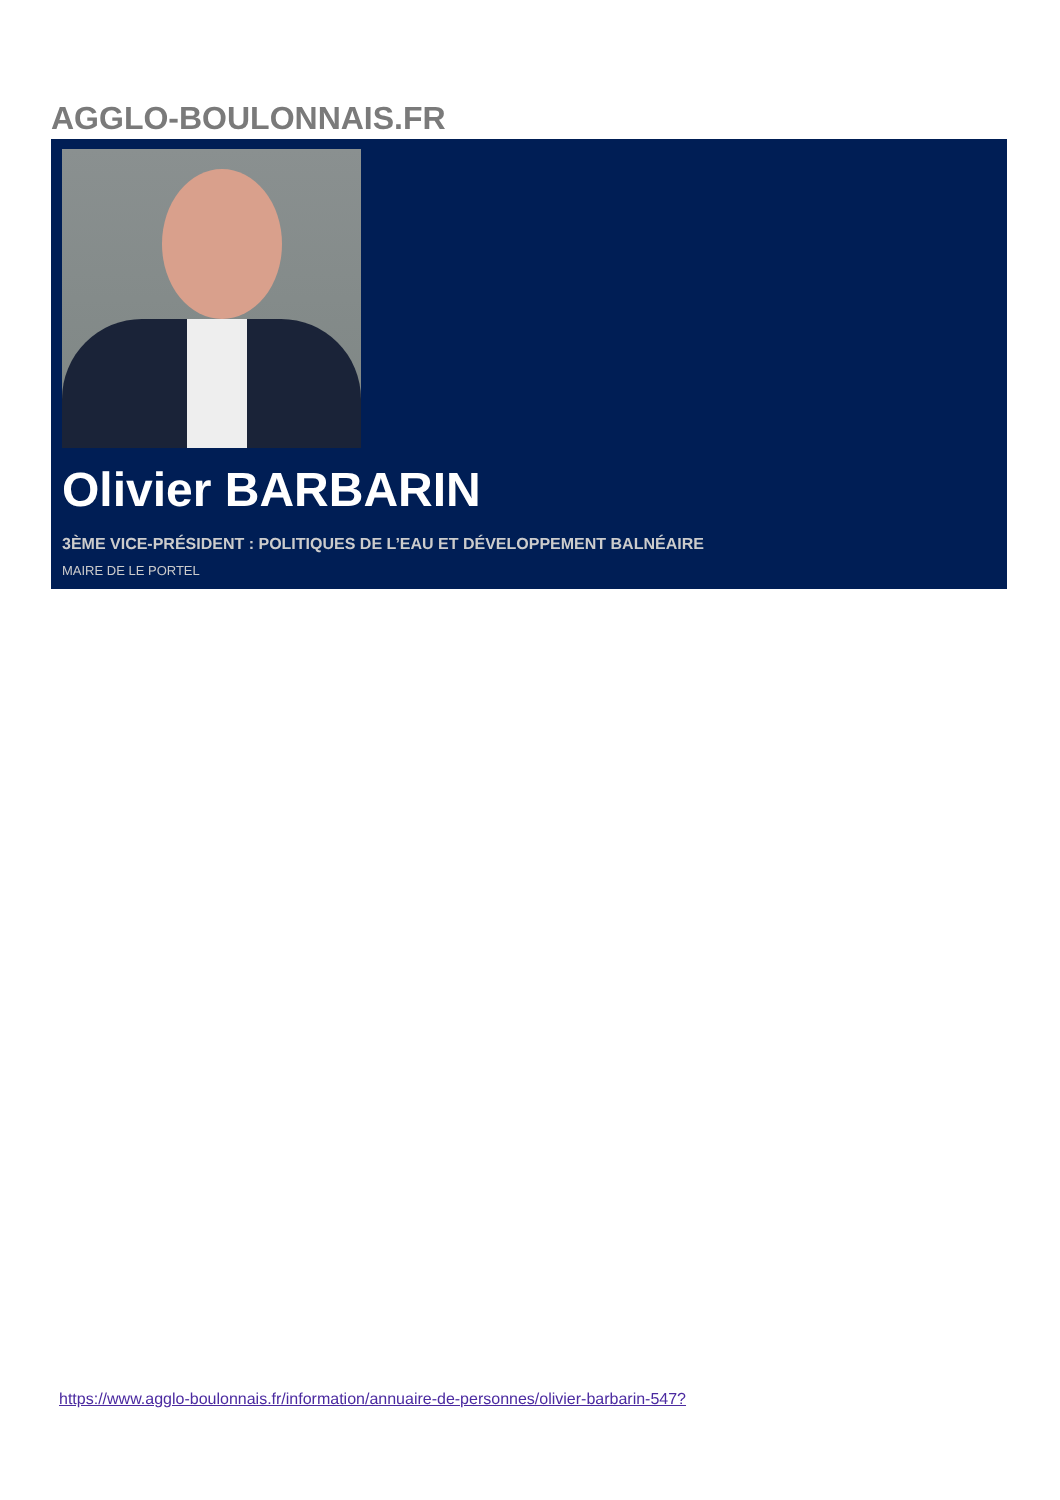AGGLO-BOULONNAIS.FR
Olivier BARBARIN
3ÈME VICE-PRÉSIDENT : POLITIQUES DE L’EAU ET DÉVELOPPEMENT BALNÉAIRE
MAIRE DE LE PORTEL
https://www.agglo-boulonnais.fr/information/annuaire-de-personnes/olivier-barbarin-547?